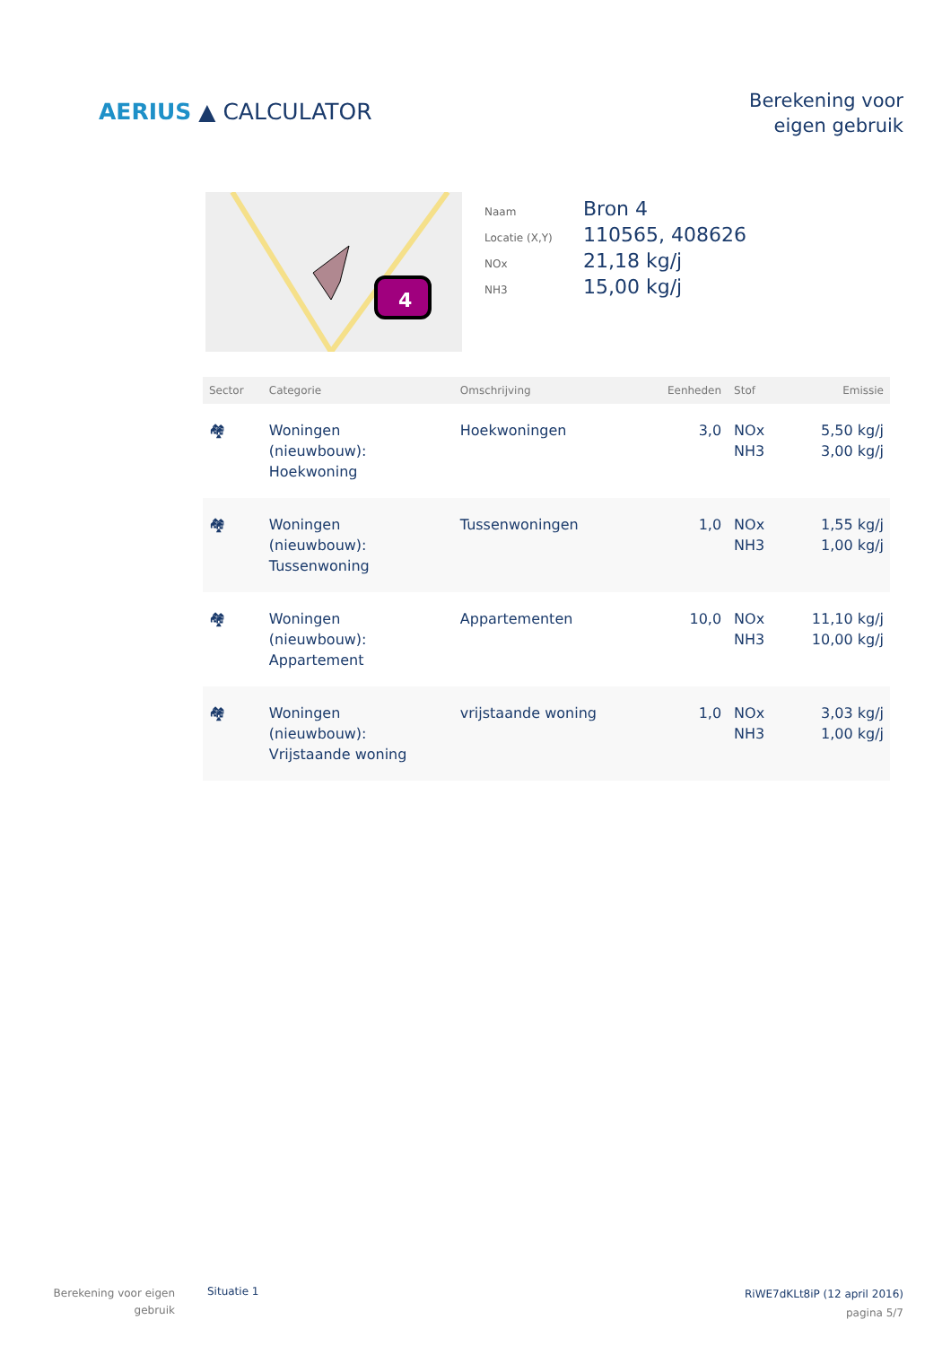AERIUS ▲ CALCULATOR
Berekening voor
eigen gebruik
4
Naam Bron 4
Locatie (X,Y) 110565, 408626
NOx 21,18 kg/j
NH3 15,00 kg/j
| Sector | Categorie | Omschrijving | Eenheden | Stof | Emissie |
| --- | --- | --- | --- | --- | --- |
| 🏘 | Woningen (nieuwbouw): Hoekwoning | Hoekwoningen | 3,0 | NOx NH3 | 5,50 kg/j 3,00 kg/j |
| 🏘 | Woningen (nieuwbouw): Tussenwoning | Tussenwoningen | 1,0 | NOx NH3 | 1,55 kg/j 1,00 kg/j |
| 🏘 | Woningen (nieuwbouw): Appartement | Appartementen | 10,0 | NOx NH3 | 11,10 kg/j 10,00 kg/j |
| 🏘 | Woningen (nieuwbouw): Vrijstaande woning | vrijstaande woning | 1,0 | NOx NH3 | 3,03 kg/j 1,00 kg/j |
Berekening voor eigen
gebruik
Situatie 1
RiWE7dKLt8iP (12 april 2016)
pagina 5/7